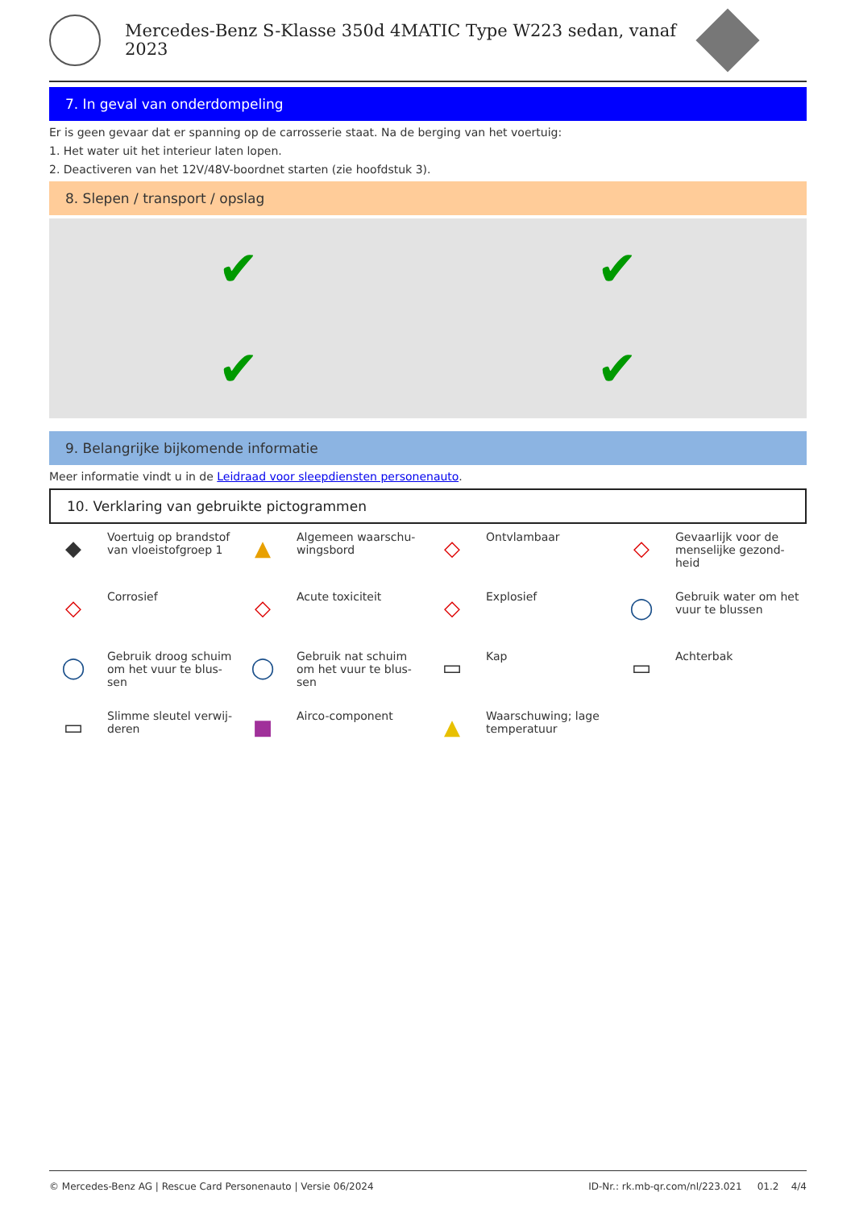Mercedes-Benz S-Klasse 350d 4MATIC Type W223 sedan, vanaf 2023
7. In geval van onderdompeling
Er is geen gevaar dat er spanning op de carrosserie staat. Na de berging van het voertuig:
1. Het water uit het interieur laten lopen.
2. Deactiveren van het 12V/48V-boordnet starten (zie hoofdstuk 3).
8. Slepen / transport / opslag
✔
✔
✔
✔
9. Belangrijke bijkomende informatie
Meer informatie vindt u in de Leidraad voor sleepdiensten personenauto.
10. Verklaring van gebruikte pictogrammen
◆
Voertuig op brandstof van vloeistofgroep 1
▲
Algemeen waarschu-wingsbord
◇
Ontvlambaar
◇
Gevaarlijk voor de menselijke gezond-heid
◇
Corrosief
◇
Acute toxiciteit
◇
Explosief
◯
Gebruik water om het vuur te blussen
◯
Gebruik droog schuim om het vuur te blus-sen
◯
Gebruik nat schuim om het vuur te blus-sen
▭
Kap
▭
Achterbak
▭
Slimme sleutel verwij-deren
■
Airco-component
▲
Waarschuwing; lage temperatuur
© Mercedes-Benz AG | Rescue Card Personenauto | Versie 06/2024 ID-Nr.: rk.mb-qr.com/nl/223.021 01.2 4/4